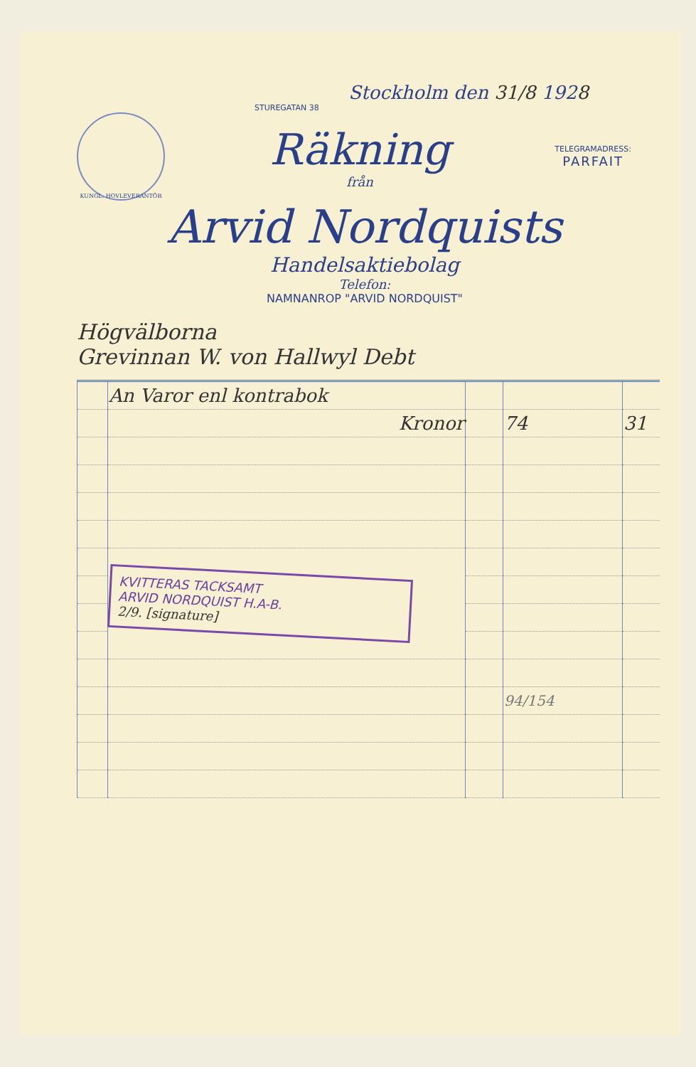Stockholm den 31/8 192 8
STUREGATAN 38
KUNGL. HOVLEVERANTÖR
Räkning
från
TELEGRAMADRESS:
PARFAIT
Arvid Nordquists
Handelsaktiebolag
Telefon:
NAMNANROP "ARVID NORDQUIST"
Högvälborna
Grevinnan W. von Hallwyl Debt
| | An Varor enl kontrabok | | | |
| | Kronor | | 74 | 31 |
| | KVITTERAS TACKSAMT ARVID NORDQUIST H.A-B. 2/9. [signature] | | | |
| | | | 94/154 | |